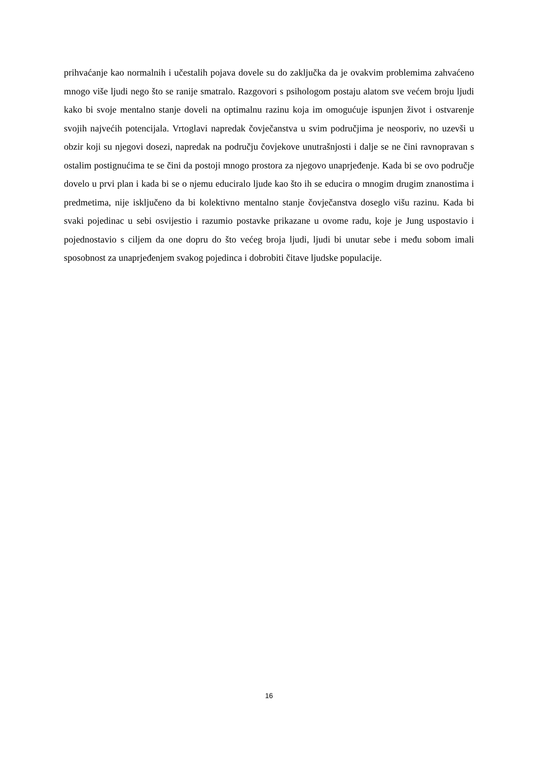prihvaćanje kao normalnih i učestalih pojava dovele su do zaključka da je ovakvim problemima zahvaćeno mnogo više ljudi nego što se ranije smatralo. Razgovori s psihologom postaju alatom sve većem broju ljudi kako bi svoje mentalno stanje doveli na optimalnu razinu koja im omogućuje ispunjen život i ostvarenje svojih najvećih potencijala. Vrtoglavi napredak čovječanstva u svim područjima je neosporiv, no uzevši u obzir koji su njegovi dosezi, napredak na području čovjekove unutrašnjosti i dalje se ne čini ravnopravan s ostalim postignućima te se čini da postoji mnogo prostora za njegovo unaprjeđenje. Kada bi se ovo područje dovelo u prvi plan i kada bi se o njemu educiralo ljude kao što ih se educira o mnogim drugim znanostima i predmetima, nije isključeno da bi kolektivno mentalno stanje čovječanstva doseglo višu razinu. Kada bi svaki pojedinac u sebi osvijestio i razumio postavke prikazane u ovome radu, koje je Jung uspostavio i pojednostavio s ciljem da one dopru do što većeg broja ljudi, ljudi bi unutar sebe i među sobom imali sposobnost za unaprjeđenjem svakog pojedinca i dobrobiti čitave ljudske populacije.
16